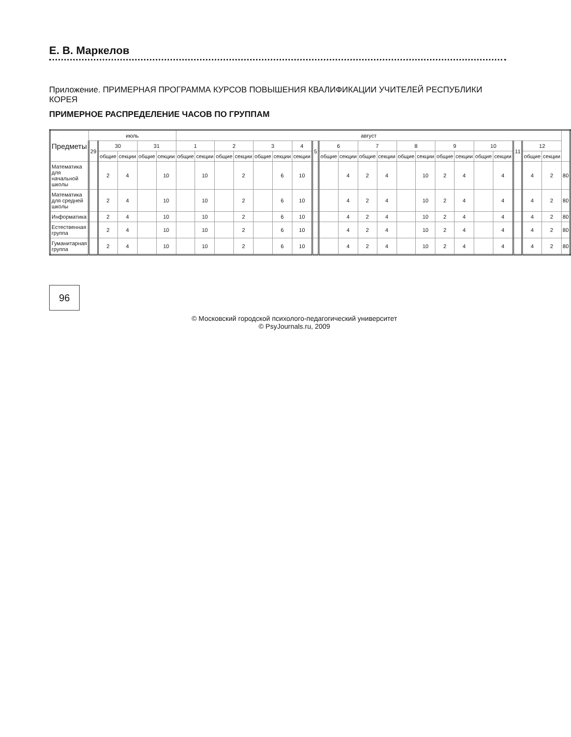Е. В. Маркелов
Приложение. ПРИМЕРНАЯ ПРОГРАММА КУРСОВ ПОВЫШЕНИЯ КВАЛИФИКАЦИИ УЧИТЕЛЕЙ РЕСПУБЛИКИ КОРЕЯ
ПРИМЕРНОЕ РАСПРЕДЕЛЕНИЕ ЧАСОВ ПО ГРУППАМ
| Предметы | июль | | | | | август | | | | | | | | | | | | | | | | | | | | | |
| --- | --- | --- | --- | --- | --- | --- | --- | --- | --- | --- | --- | --- | --- | --- | --- | --- | --- | --- | --- | --- | --- | --- | --- | --- | --- | --- | --- |
| | 29 | 30 | | 31 | | 1 | | 2 | | 3 | | 4 | 5 | 6 | | 7 | | 8 | | 9 | | 10 | | 11 | 12 | | |
| | | общие | секции | общие | секции | общие | секции | общие | секции | общие | секции | секции | | общие | секции | общие | секции | общие | секции | общие | секции | общие | секции | | общие | секции | |
| Математика для начальной школы | | 2 | 4 | | 10 | | 10 | | 2 | | 6 | 10 | | | 4 | 2 | 4 | | 10 | 2 | 4 | | 4 | | 4 | 2 | 80 |
| Математика для средней школы | | 2 | 4 | | 10 | | 10 | | 2 | | 6 | 10 | | | 4 | 2 | 4 | | 10 | 2 | 4 | | 4 | | 4 | 2 | 80 |
| Информатика | | 2 | 4 | | 10 | | 10 | | 2 | | 6 | 10 | | | 4 | 2 | 4 | | 10 | 2 | 4 | | 4 | | 4 | 2 | 80 |
| Естественная группа | | 2 | 4 | | 10 | | 10 | | 2 | | 6 | 10 | | | 4 | 2 | 4 | | 10 | 2 | 4 | | 4 | | 4 | 2 | 80 |
| Гуманитарная группа | | 2 | 4 | | 10 | | 10 | | 2 | | 6 | 10 | | | 4 | 2 | 4 | | 10 | 2 | 4 | | 4 | | 4 | 2 | 80 |
96
© Московский городской психолого-педагогический университет
© PsyJournals.ru, 2009